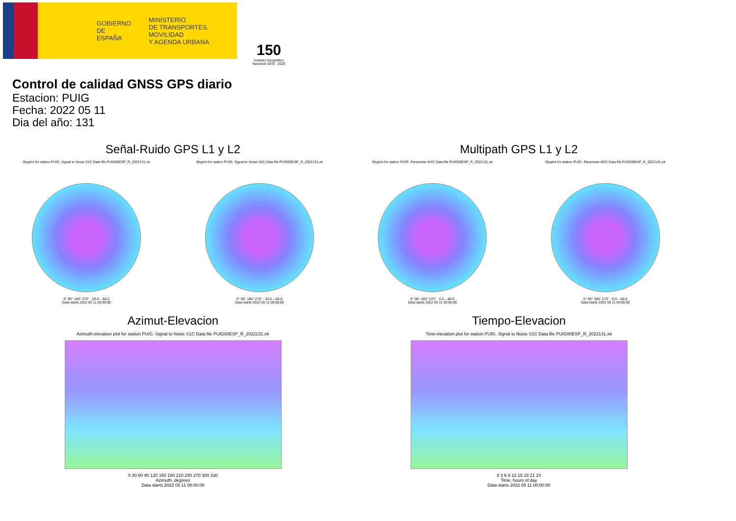GOBIERNO
DE ESPAÑA
MINISTERIO
DE TRANSPORTES, MOVILIDAD
Y AGENDA URBANA
150
Instituto Geográfico Nacional 1870 - 2020
Control de calidad GNSS GPS diario
Estacion: PUIG
Fecha: 2022 05 11
Dia del año: 131
Señal-Ruido GPS L1 y L2
Skyplot for station PUIG. Signal to Noise S1C Data file PUIG00ESP_R_2022131.xtr
0° 90° 180° 270° · 20.0 – 60.0
Data starts 2022 05 11 00:00:00
Skyplot for station PUIG. Signal to Noise S2X Data file PUIG00ESP_R_2022131.xtr
0° 90° 180° 270° · 20.0 – 60.0
Data starts 2022 05 11 00:00:00
Multipath GPS L1 y L2
Skyplot for station PUIG. Parameter M1C Data file PUIG00ESP_R_2022131.xtr
0° 90° 180° 270° · 0.0 – 80.0
Data starts 2022 05 11 00:00:00
Skyplot for station PUIG. Parameter M2X Data file PUIG00ESP_R_2022131.xtr
0° 90° 180° 270° · 0.0 – 80.0
Data starts 2022 05 11 00:00:00
Azimut-Elevacion
Azimuth-elevation plot for station PUIG. Signal to Noise S1C Data file PUIG00ESP_R_2022131.xtr
0 30 60 90 120 150 180 210 240 270 300 330
Azimuth, degrees
Data starts 2022 05 11 00:00:00
Tiempo-Elevacion
Time-elevation plot for station PUIG. Signal to Noise S1C Data file PUIG00ESP_R_2022131.xtr
0 3 6 9 12 15 18 21 24
Time, hours of day
Data starts 2022 05 11 00:00:00